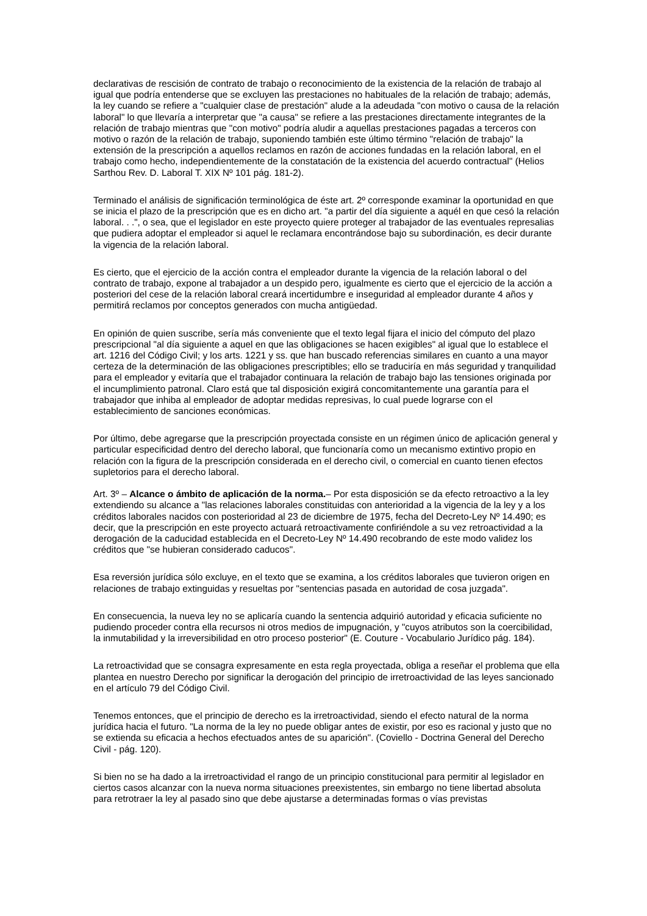declarativas de rescisión de contrato de trabajo o reconocimiento de la existencia de la relación de trabajo al igual que podría entenderse que se excluyen las prestaciones no habituales de la relación de trabajo; además, la ley cuando se refiere a "cualquier clase de prestación" alude a la adeudada "con motivo o causa de la relación laboral" lo que llevaría a interpretar que "a causa" se refiere a las prestaciones directamente integrantes de la relación de trabajo mientras que "con motivo" podría aludir a aquellas prestaciones pagadas a terceros con motivo o razón de la relación de trabajo, suponiendo también este último término "relación de trabajo" la extensión de la prescripción a aquellos reclamos en razón de acciones fundadas en la relación laboral, en el trabajo como hecho, independientemente de la constatación de la existencia del acuerdo contractual" (Helios Sarthou Rev. D. Laboral T. XIX Nº 101 pág. 181-2).
Terminado el análisis de significación terminológica de éste art. 2º corresponde examinar la oportunidad en que se inicia el plazo de la prescripción que es en dicho art. "a partir del día siguiente a aquél en que cesó la relación laboral. . .", o sea, que el legislador en este proyecto quiere proteger al trabajador de las eventuales represalias que pudiera adoptar el empleador si aquel le reclamara encontrándose bajo su subordinación, es decir durante la vigencia de la relación laboral.
Es cierto, que el ejercicio de la acción contra el empleador durante la vigencia de la relación laboral o del contrato de trabajo, expone al trabajador a un despido pero, igualmente es cierto que el ejercicio de la acción a posteriori del cese de la relación laboral creará incertidumbre e inseguridad al empleador durante 4 años y permitirá reclamos por conceptos generados con mucha antigüedad.
En opinión de quien suscribe, sería más conveniente que el texto legal fijara el inicio del cómputo del plazo prescripcional "al día siguiente a aquel en que las obligaciones se hacen exigibles" al igual que lo establece el art. 1216 del Código Civil; y los arts. 1221 y ss. que han buscado referencias similares en cuanto a una mayor certeza de la determinación de las obligaciones prescriptibles; ello se traduciría en más seguridad y tranquilidad para el empleador y evitaría que el trabajador continuara la relación de trabajo bajo las tensiones originada por el incumplimiento patronal. Claro está que tal disposición exigirá concomitantemente una garantía para el trabajador que inhiba al empleador de adoptar medidas represivas, lo cual puede lograrse con el establecimiento de sanciones económicas.
Por último, debe agregarse que la prescripción proyectada consiste en un régimen único de aplicación general y particular especificidad dentro del derecho laboral, que funcionaría como un mecanismo extintivo propio en relación con la figura de la prescripción considerada en el derecho civil, o comercial en cuanto tienen efectos supletorios para el derecho laboral.
Art. 3º – Alcance o ámbito de aplicación de la norma.– Por esta disposición se da efecto retroactivo a la ley extendiendo su alcance a "las relaciones laborales constituidas con anterioridad a la vigencia de la ley y a los créditos laborales nacidos con posterioridad al 23 de diciembre de 1975, fecha del Decreto-Ley Nº 14.490; es decir, que la prescripción en este proyecto actuará retroactivamente confiriéndole a su vez retroactividad a la derogación de la caducidad establecida en el Decreto-Ley Nº 14.490 recobrando de este modo validez los créditos que "se hubieran considerado caducos".
Esa reversión jurídica sólo excluye, en el texto que se examina, a los créditos laborales que tuvieron origen en relaciones de trabajo extinguidas y resueltas por "sentencias pasada en autoridad de cosa juzgada".
En consecuencia, la nueva ley no se aplicaría cuando la sentencia adquirió autoridad y eficacia suficiente no pudiendo proceder contra ella recursos ni otros medios de impugnación, y "cuyos atributos son la coercibilidad, la inmutabilidad y la irreversibilidad en otro proceso posterior" (E. Couture - Vocabulario Jurídico pág. 184).
La retroactividad que se consagra expresamente en esta regla proyectada, obliga a reseñar el problema que ella plantea en nuestro Derecho por significar la derogación del principio de irretroactividad de las leyes sancionado en el artículo 79 del Código Civil.
Tenemos entonces, que el principio de derecho es la irretroactividad, siendo el efecto natural de la norma jurídica hacia el futuro. "La norma de la ley no puede obligar antes de existir, por eso es racional y justo que no se extienda su eficacia a hechos efectuados antes de su aparición". (Coviello - Doctrina General del Derecho Civil - pág. 120).
Si bien no se ha dado a la irretroactividad el rango de un principio constitucional para permitir al legislador en ciertos casos alcanzar con la nueva norma situaciones preexistentes, sin embargo no tiene libertad absoluta para retrotraer la ley al pasado sino que debe ajustarse a determinadas formas o vías previstas